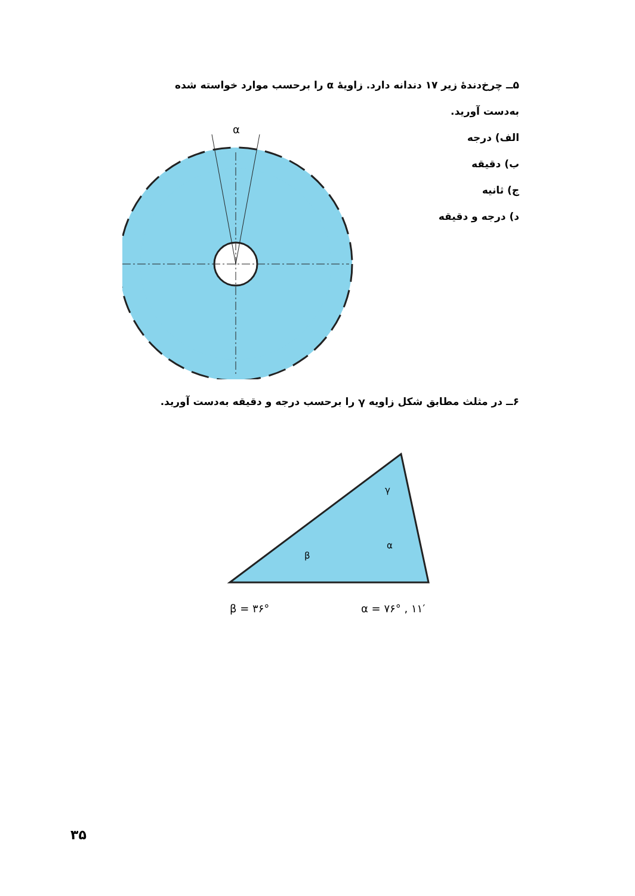۵ــ چرخ‌دندهٔ زیر ۱۷ دندانه دارد. زاویهٔ α را برحسب موارد خواسته شده
به‌دست آورید.
الف) درجه
ب) دقیقه
ج) ثانیه
د) درجه و دقیقه
α
۶ــ در مثلث مطابق شکل زاویه γ را برحسب درجه و دقیقه به‌دست آورید.
γ
β
α
β = ۳۶°
α = ۷۶° , ۱۱′
۳۵